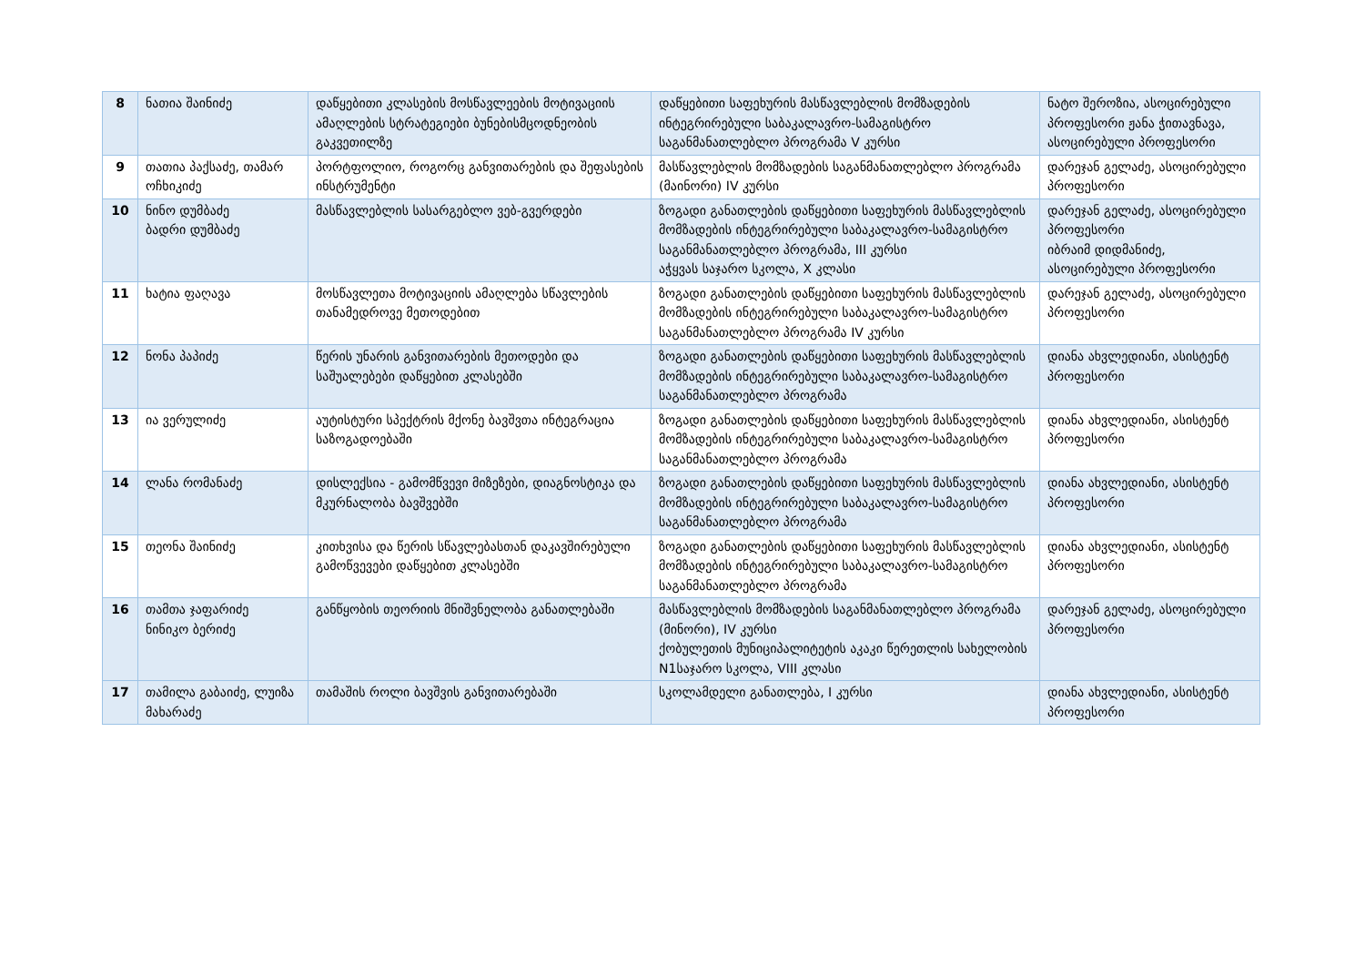| 8 | ნათია შაინიძე | დაწყებითი კლასების მოსწავლეების მოტივაციის ამაღლების სტრატეგიები ბუნებისმცოდნეობის გაკვეთილზე | დაწყებითი საფეხურის მასწავლებლის მომზადების ინტეგრირებული საბაკალავრო-სამაგისტრო საგანმანათლებლო პროგრამა V კურსი | ნატო შეროზია, ასოცირებული პროფესორი ჟანა ჭითავნავა, ასოცირებული პროფესორი |
| 9 | თათია პაქსაძე, თამარ ოჩხიკიძე | პორტფოლიო, როგორც განვითარების და შეფასების ინსტრუმენტი | მასწავლებლის მომზადების საგანმანათლებლო პროგრამა (მაინორი) IV კურსი | დარეჯან გელაძე, ასოცირებული პროფესორი |
| 10 | ნინო დუმბაძე ბადრი დუმბაძე | მასწავლებლის სასარგებლო ვებ-გვერდები | ზოგადი განათლების დაწყებითი საფეხურის მასწავლებლის მომზადების ინტეგრირებული საბაკალავრო-სამაგისტრო საგანმანათლებლო პროგრამა, III კურსი აჭყვას საჯარო სკოლა, X კლასი | დარეჯან გელაძე, ასოცირებული პროფესორი იბრაიმ დიდმანიძე, ასოცირებული პროფესორი |
| 11 | ხატია ფაღავა | მოსწავლეთა მოტივაციის ამაღლება სწავლების თანამედროვე მეთოდებით | ზოგადი განათლების დაწყებითი საფეხურის მასწავლებლის მომზადების ინტეგრირებული საბაკალავრო-სამაგისტრო საგანმანათლებლო პროგრამა IV კურსი | დარეჯან გელაძე, ასოცირებული პროფესორი |
| 12 | ნონა პაპიძე | წერის უნარის განვითარების მეთოდები და საშუალებები დაწყებით კლასებში | ზოგადი განათლების დაწყებითი საფეხურის მასწავლებლის მომზადების ინტეგრირებული საბაკალავრო-სამაგისტრო საგანმანათლებლო პროგრამა | დიანა ახვლედიანი, ასისტენტ პროფესორი |
| 13 | ია ვერულიძე | აუტისტური სპექტრის მქონე ბავშვთა ინტეგრაცია საზოგადოებაში | ზოგადი განათლების დაწყებითი საფეხურის მასწავლებლის მომზადების ინტეგრირებული საბაკალავრო-სამაგისტრო საგანმანათლებლო პროგრამა | დიანა ახვლედიანი, ასისტენტ პროფესორი |
| 14 | ლანა რომანაძე | დისლექსია - გამომწვევი მიზეზები, დიაგნოსტიკა და მკურნალობა ბავშვებში | ზოგადი განათლების დაწყებითი საფეხურის მასწავლებლის მომზადების ინტეგრირებული საბაკალავრო-სამაგისტრო საგანმანათლებლო პროგრამა | დიანა ახვლედიანი, ასისტენტ პროფესორი |
| 15 | თეონა შაინიძე | კითხვისა და წერის სწავლებასთან დაკავშირებული გამოწვევები დაწყებით კლასებში | ზოგადი განათლების დაწყებითი საფეხურის მასწავლებლის მომზადების ინტეგრირებული საბაკალავრო-სამაგისტრო საგანმანათლებლო პროგრამა | დიანა ახვლედიანი, ასისტენტ პროფესორი |
| 16 | თამთა ჯაფარიძე ნინიკო ბერიძე | განწყობის თეორიის მნიშვნელობა განათლებაში | მასწავლებლის მომზადების საგანმანათლებლო პროგრამა (მინორი), IV კურსი ქობულეთის მუნიციპალიტეტის აკაკი წერეთლის სახელობის N1საჯარო სკოლა, VIII კლასი | დარეჯან გელაძე, ასოცირებული პროფესორი |
| 17 | თამილა გაბაიძე, ლუიზა მახარაძე | თამაშის როლი ბავშვის განვითარებაში | სკოლამდელი განათლება, I კურსი | დიანა ახვლედიანი, ასისტენტ პროფესორი |